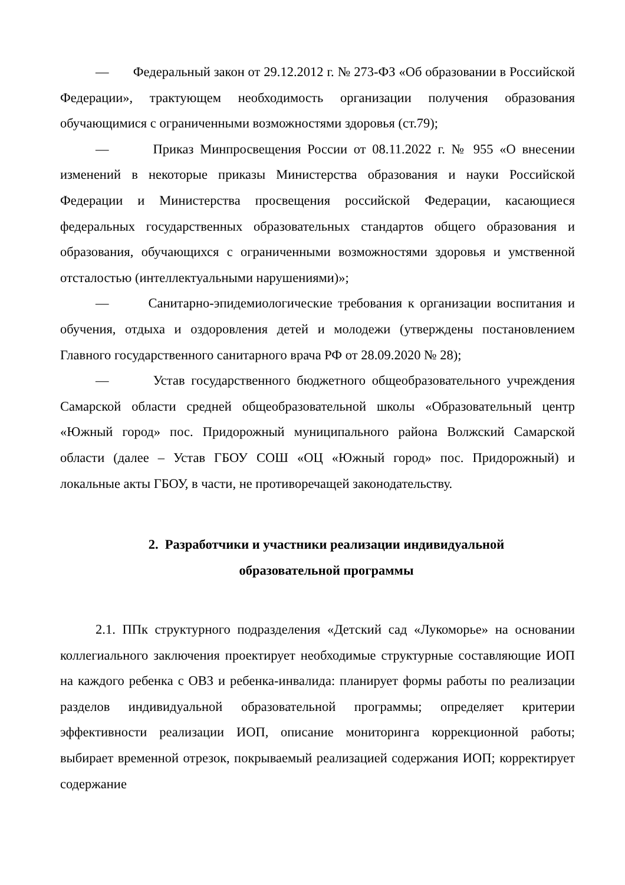— Федеральный закон от 29.12.2012 г. № 273-ФЗ «Об образовании в Российской Федерации», трактующем необходимость организации получения образования обучающимися с ограниченными возможностями здоровья (ст.79);
— Приказ Минпросвещения России от 08.11.2022 г. № 955 «О внесении изменений в некоторые приказы Министерства образования и науки Российской Федерации и Министерства просвещения российской Федерации, касающиеся федеральных государственных образовательных стандартов общего образования и образования, обучающихся с ограниченными возможностями здоровья и умственной отсталостью (интеллектуальными нарушениями)»;
— Санитарно-эпидемиологические требования к организации воспитания и обучения, отдыха и оздоровления детей и молодежи (утверждены постановлением Главного государственного санитарного врача РФ от 28.09.2020 № 28);
— Устав государственного бюджетного общеобразовательного учреждения Самарской области средней общеобразовательной школы «Образовательный центр «Южный город» пос. Придорожный муниципального района Волжский Самарской области (далее – Устав ГБОУ СОШ «ОЦ «Южный город» пос. Придорожный) и локальные акты ГБОУ, в части, не противоречащей законодательству.
2. Разработчики и участники реализации индивидуальной
образовательной программы
2.1. ППк структурного подразделения «Детский сад «Лукоморье» на основании коллегиального заключения проектирует необходимые структурные составляющие ИОП на каждого ребенка с ОВЗ и ребенка-инвалида: планирует формы работы по реализации разделов индивидуальной образовательной программы; определяет критерии эффективности реализации ИОП, описание мониторинга коррекционной работы; выбирает временной отрезок, покрываемый реализацией содержания ИОП; корректирует содержание